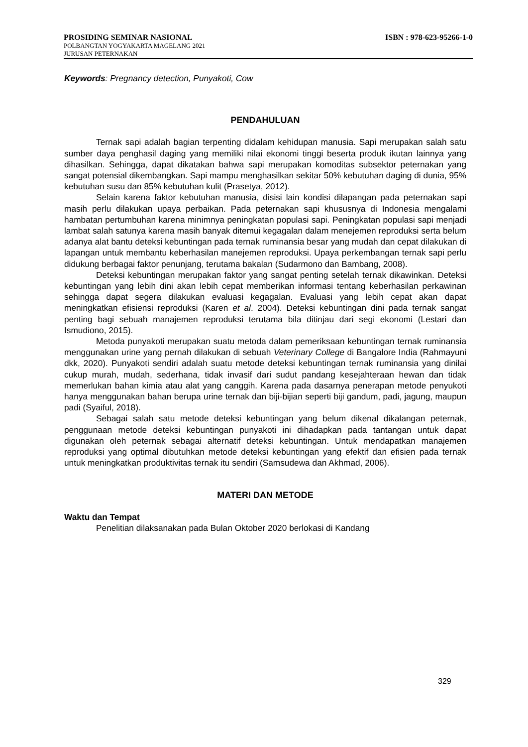PROSIDING SEMINAR NASIONAL ISBN : 978-623-95266-1-0
POLBANGTAN YOGYAKARTA MAGELANG 2021
JURUSAN PETERNAKAN
Keywords: Pregnancy detection, Punyakoti, Cow
PENDAHULUAN
Ternak sapi adalah bagian terpenting didalam kehidupan manusia. Sapi merupakan salah satu sumber daya penghasil daging yang memiliki nilai ekonomi tinggi beserta produk ikutan lainnya yang dihasilkan. Sehingga, dapat dikatakan bahwa sapi merupakan komoditas subsektor peternakan yang sangat potensial dikembangkan. Sapi mampu menghasilkan sekitar 50% kebutuhan daging di dunia, 95% kebutuhan susu dan 85% kebutuhan kulit (Prasetya, 2012).
Selain karena faktor kebutuhan manusia, disisi lain kondisi dilapangan pada peternakan sapi masih perlu dilakukan upaya perbaikan. Pada peternakan sapi khususnya di Indonesia mengalami hambatan pertumbuhan karena minimnya peningkatan populasi sapi. Peningkatan populasi sapi menjadi lambat salah satunya karena masih banyak ditemui kegagalan dalam menejemen reproduksi serta belum adanya alat bantu deteksi kebuntingan pada ternak ruminansia besar yang mudah dan cepat dilakukan di lapangan untuk membantu keberhasilan manejemen reproduksi. Upaya perkembangan ternak sapi perlu didukung berbagai faktor penunjang, terutama bakalan (Sudarmono dan Bambang, 2008).
Deteksi kebuntingan merupakan faktor yang sangat penting setelah ternak dikawinkan. Deteksi kebuntingan yang lebih dini akan lebih cepat memberikan informasi tentang keberhasilan perkawinan sehingga dapat segera dilakukan evaluasi kegagalan. Evaluasi yang lebih cepat akan dapat meningkatkan efisiensi reproduksi (Karen et al. 2004). Deteksi kebuntingan dini pada ternak sangat penting bagi sebuah manajemen reproduksi terutama bila ditinjau dari segi ekonomi (Lestari dan Ismudiono, 2015).
Metoda punyakoti merupakan suatu metoda dalam pemeriksaan kebuntingan ternak ruminansia menggunakan urine yang pernah dilakukan di sebuah Veterinary College di Bangalore India (Rahmayuni dkk, 2020). Punyakoti sendiri adalah suatu metode deteksi kebuntingan ternak ruminansia yang dinilai cukup murah, mudah, sederhana, tidak invasif dari sudut pandang kesejahteraan hewan dan tidak memerlukan bahan kimia atau alat yang canggih. Karena pada dasarnya penerapan metode penyukoti hanya menggunakan bahan berupa urine ternak dan biji-bijian seperti biji gandum, padi, jagung, maupun padi (Syaiful, 2018).
Sebagai salah satu metode deteksi kebuntingan yang belum dikenal dikalangan peternak, penggunaan metode deteksi kebuntingan punyakoti ini dihadapkan pada tantangan untuk dapat digunakan oleh peternak sebagai alternatif deteksi kebuntingan. Untuk mendapatkan manajemen reproduksi yang optimal dibutuhkan metode deteksi kebuntingan yang efektif dan efisien pada ternak untuk meningkatkan produktivitas ternak itu sendiri (Samsudewa dan Akhmad, 2006).
MATERI DAN METODE
Waktu dan Tempat
Penelitian dilaksanakan pada Bulan Oktober 2020 berlokasi di Kandang
329